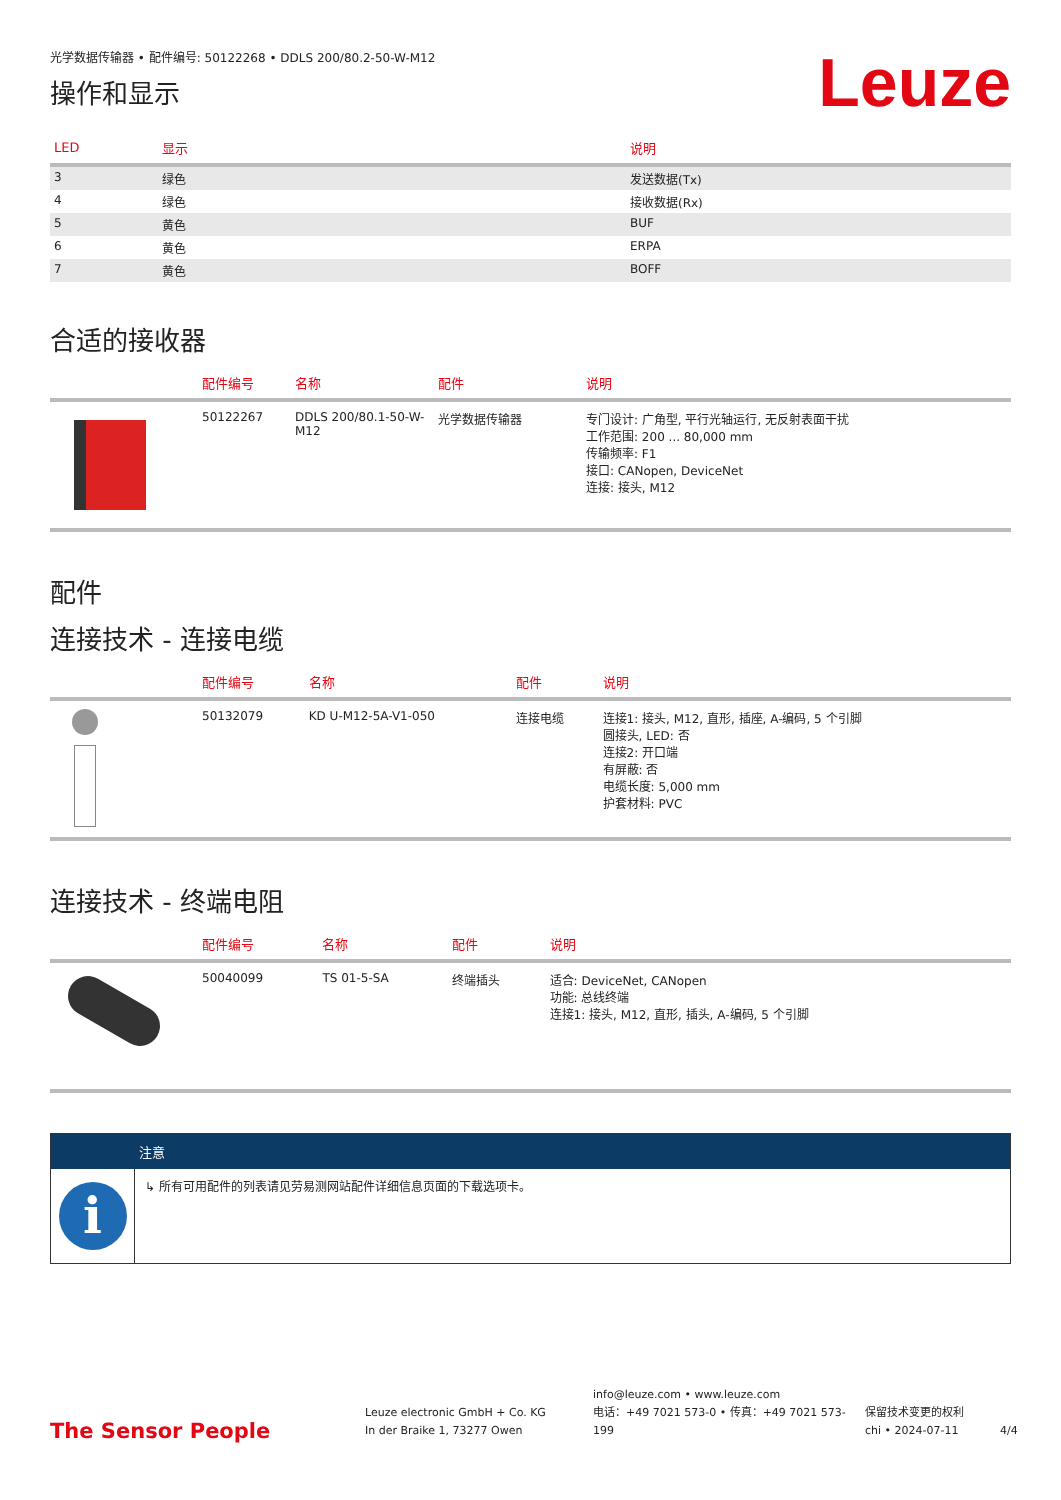光学数据传输器 • 配件编号: 50122268 • DDLS 200/80.2-50-W-M12
操作和显示
Leuze
| LED | 显示 | 说明 |
| --- | --- | --- |
| 3 | 绿色 | 发送数据(Tx) |
| 4 | 绿色 | 接收数据(Rx) |
| 5 | 黄色 | BUF |
| 6 | 黄色 | ERPA |
| 7 | 黄色 | BOFF |
合适的接收器
| | 配件编号 | 名称 | 配件 | 说明 |
| --- | --- | --- | --- | --- |
| | 50122267 | DDLS 200/80.1-50-W-M12 | 光学数据传输器 | 专门设计: 广角型, 平行光轴运行, 无反射表面干扰 工作范围: 200 ... 80,000 mm 传输频率: F1 接口: CANopen, DeviceNet 连接: 接头, M12 |
配件
连接技术 - 连接电缆
| | 配件编号 | 名称 | 配件 | 说明 |
| --- | --- | --- | --- | --- |
| | 50132079 | KD U-M12-5A-V1-050 | 连接电缆 | 连接1: 接头, M12, 直形, 插座, A-编码, 5 个引脚 圆接头, LED: 否 连接2: 开口端 有屏蔽: 否 电缆长度: 5,000 mm 护套材料: PVC |
连接技术 - 终端电阻
| | 配件编号 | 名称 | 配件 | 说明 |
| --- | --- | --- | --- | --- |
| | 50040099 | TS 01-5-SA | 终端插头 | 适合: DeviceNet, CANopen 功能: 总线终端 连接1: 接头, M12, 直形, 插头, A-编码, 5 个引脚 |
注意
i
↳ 所有可用配件的列表请见劳易测网站配件详细信息页面的下载选项卡。
The Sensor People
Leuze electronic GmbH + Co. KG
In der Braike 1, 73277 Owen
info@leuze.com • www.leuze.com
电话：+49 7021 573-0 • 传真：+49 7021 573-199
保留技术变更的权利
chi • 2024-07-11
4/4